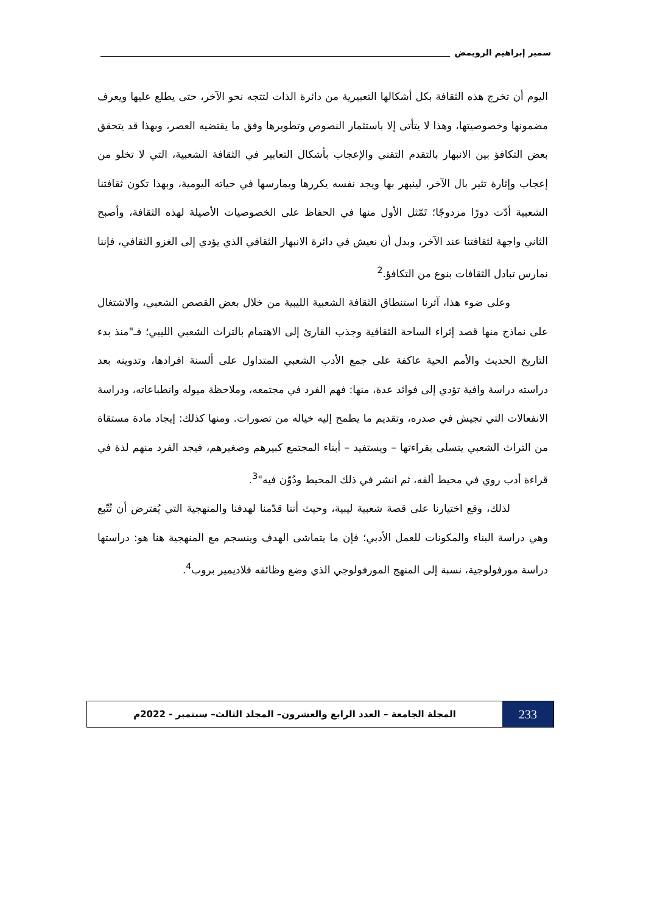سمير إبراهيم الرويمض
اليوم أن تخرج هذه الثقافة بكل أشكالها التعبيرية من دائرة الذات لتتجه نحو الآخر، حتى يطلع عليها ويعرف مضمونها وخصوصيتها، وهذا لا يتأتى إلا باستثمار النصوص وتطويرها وفق ما يقتضيه العصر، وبهذا قد يتحقق بعض التكافؤ بين الانبهار بالتقدم التقني والإعجاب بأشكال التعابير في الثقافة الشعبية، التي لا تخلو من إعجاب وإثارة تثير بال الآخر، لينبهر بها ويجد نفسه يكررها ويمارسها في حياته اليومية، وبهذا تكون ثقافتنا الشعبية أدّت دورًا مزدوجًا؛ تَمّثل الأول منها في الحفاظ على الخصوصيات الأصيلة لهذه الثقافة، وأصبح الثاني واجهة لثقافتنا عند الآخر، وبدل أن نعيش في دائرة الانبهار الثقافي الذي يؤدي إلى الغزو الثقافي، فإننا نمارس تبادل الثقافات بنوع من التكافؤ.<sup>2</sup>
وعلى ضوء هذا، آثرنا استنطاق الثقافة الشعبية الليبية من خلال بعض القصص الشعبي، والاشتغال على نماذج منها قصد إثراء الساحة الثقافية وجذب القارئ إلى الاهتمام بالتراث الشعبي الليبي؛ فـ"منذ بدء التاريخ الحديث والأمم الحية عاكفة على جمع الأدب الشعبي المتداول على ألسنة افرادها، وتدوينه بعد دراسته دراسة وافية تؤدي إلى فوائد عدة، منها: فهم الفرد في مجتمعه، وملاحظة ميوله وانطباعاته، ودراسة الانفعالات التي تجيش في صدره، وتقديم ما يطمح إليه خياله من تصورات. ومنها كذلك: إيجاد مادة مستقاة من التراث الشعبي يتسلى بقراءتها – ويستفيد – أبناء المجتمع كبيرهم وصغيرهم، فيجد الفرد منهم لذة في قراءة أدب روي في محيط ألفه، ثم انشر في ذلك المحيط ودُوّن فيه"<sup>3</sup>.
لذلك، وقع اختيارنا على قصة شعبية ليبية، وحيث أننا قدّمنا لهدفنا والمنهجية التي يُفترض أن تُتّبع وهي دراسة البناء والمكونات للعمل الأدبي؛ فإن ما يتماشى الهدف وينسجم مع المنهجية هنا هو: دراستها دراسة مورفولوجية، نسبة إلى المنهج المورفولوجي الذي وضع وظائفه فلاديمير بروب<sup>4</sup>.
233
المجلة الجامعة – العدد الرابع والعشرون– المجلد الثالث– سبتمبر - 2022م